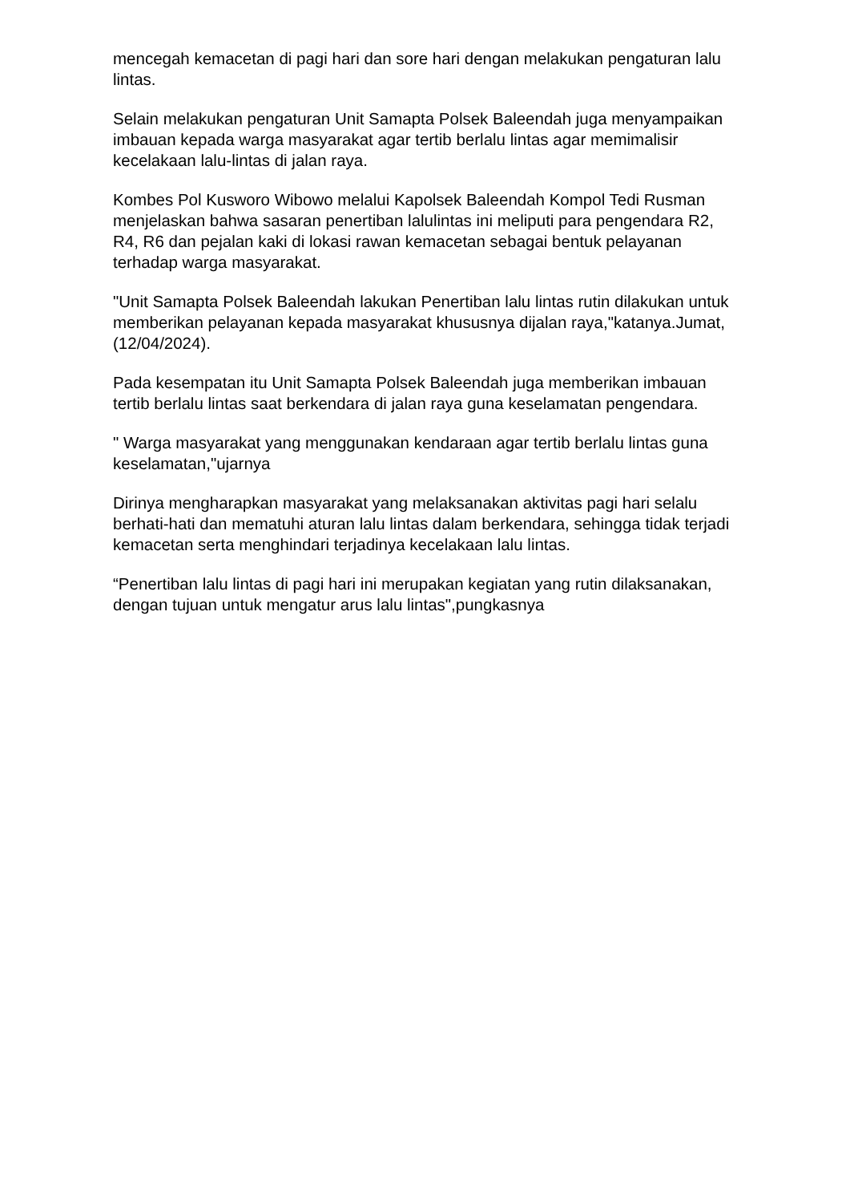mencegah kemacetan di pagi hari dan sore hari dengan melakukan pengaturan lalu lintas.
Selain melakukan pengaturan Unit Samapta Polsek Baleendah juga menyampaikan imbauan kepada warga masyarakat agar tertib berlalu lintas agar memimalisir kecelakaan lalu-lintas di jalan raya.
Kombes Pol Kusworo Wibowo melalui Kapolsek Baleendah Kompol Tedi Rusman menjelaskan bahwa sasaran penertiban lalulintas ini meliputi para pengendara R2, R4, R6 dan pejalan kaki di lokasi rawan kemacetan sebagai bentuk pelayanan terhadap warga masyarakat.
"Unit Samapta Polsek Baleendah lakukan Penertiban lalu lintas rutin dilakukan untuk memberikan pelayanan kepada masyarakat khususnya dijalan raya,"katanya.Jumat,(12/04/2024).
Pada kesempatan itu Unit Samapta Polsek Baleendah juga memberikan imbauan tertib berlalu lintas saat berkendara di jalan raya guna keselamatan pengendara.
" Warga masyarakat yang menggunakan kendaraan agar tertib berlalu lintas guna keselamatan,"ujarnya
Dirinya mengharapkan masyarakat yang melaksanakan aktivitas pagi hari selalu berhati-hati dan mematuhi aturan lalu lintas dalam berkendara, sehingga tidak terjadi kemacetan serta menghindari terjadinya kecelakaan lalu lintas.
“Penertiban lalu lintas di pagi hari ini merupakan kegiatan yang rutin dilaksanakan, dengan tujuan untuk mengatur arus lalu lintas",pungkasnya